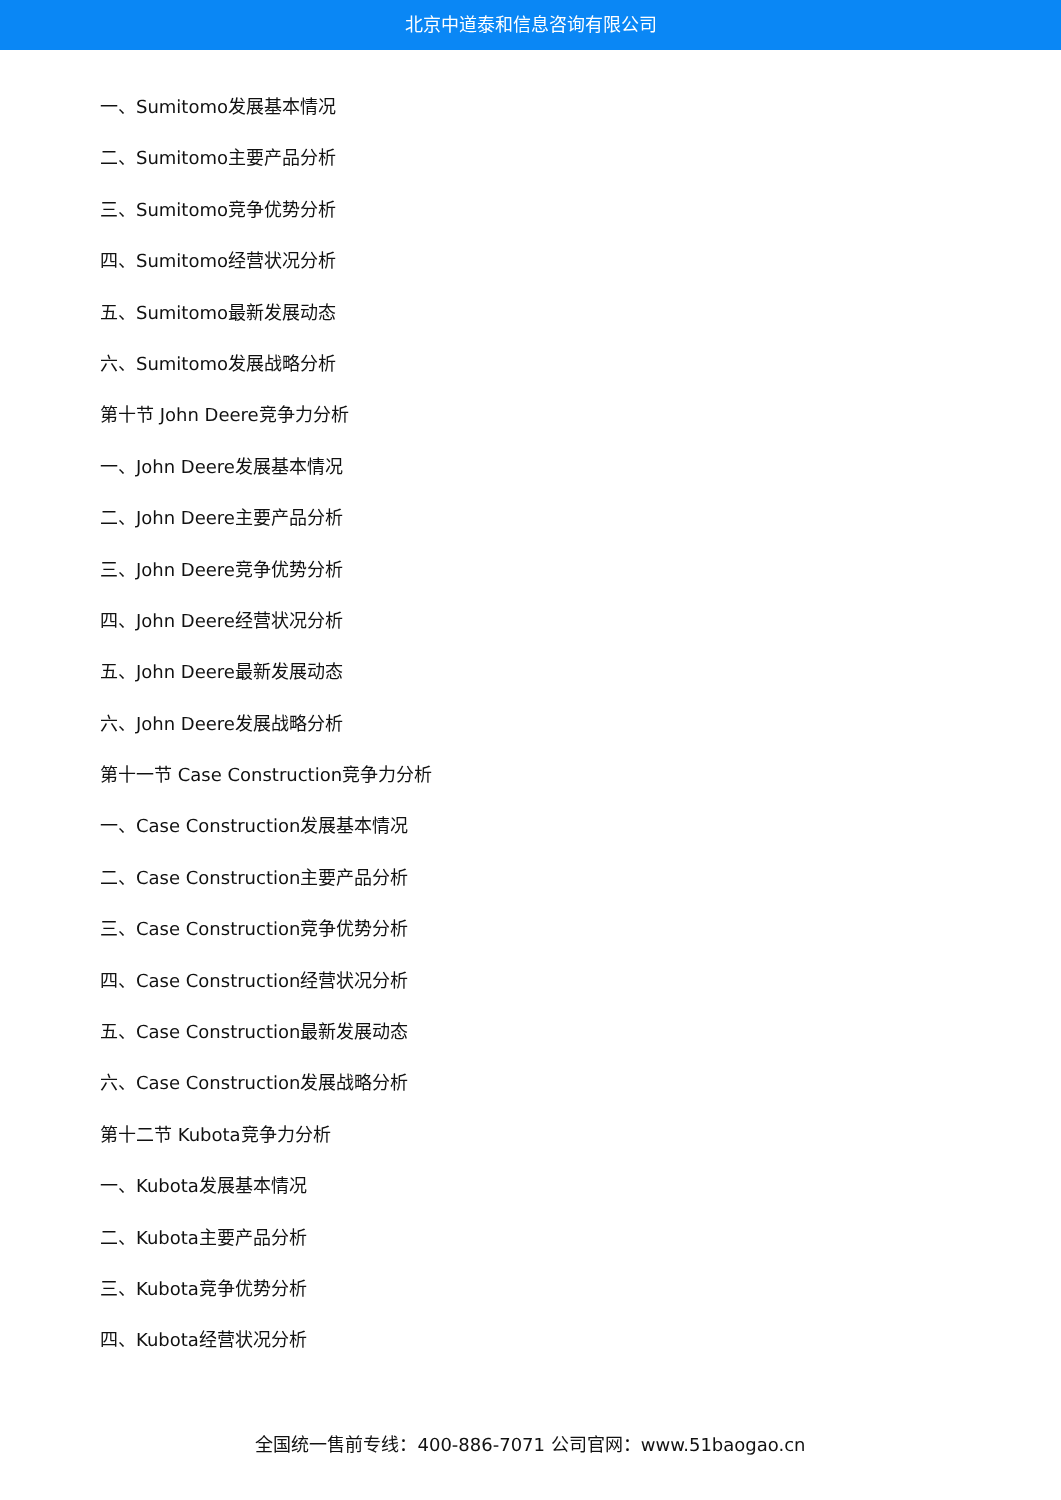北京中道泰和信息咨询有限公司
一、Sumitomo发展基本情况
二、Sumitomo主要产品分析
三、Sumitomo竞争优势分析
四、Sumitomo经营状况分析
五、Sumitomo最新发展动态
六、Sumitomo发展战略分析
第十节 John Deere竞争力分析
一、John Deere发展基本情况
二、John Deere主要产品分析
三、John Deere竞争优势分析
四、John Deere经营状况分析
五、John Deere最新发展动态
六、John Deere发展战略分析
第十一节 Case Construction竞争力分析
一、Case Construction发展基本情况
二、Case Construction主要产品分析
三、Case Construction竞争优势分析
四、Case Construction经营状况分析
五、Case Construction最新发展动态
六、Case Construction发展战略分析
第十二节 Kubota竞争力分析
一、Kubota发展基本情况
二、Kubota主要产品分析
三、Kubota竞争优势分析
四、Kubota经营状况分析
全国统一售前专线：400-886-7071 公司官网：www.51baogao.cn